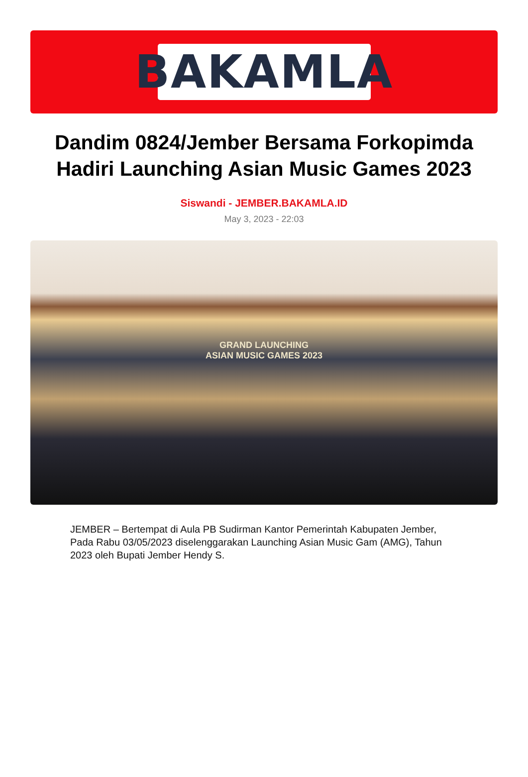BAKAMLA
Dandim 0824/Jember Bersama Forkopimda Hadiri Launching Asian Music Games 2023
Siswandi - JEMBER.BAKAMLA.ID
May 3, 2023 - 22:03
GRAND LAUNCHING
ASIAN MUSIC GAMES 2023
JEMBER – Bertempat di Aula PB Sudirman Kantor Pemerintah Kabupaten Jember, Pada Rabu 03/05/2023 diselenggarakan Launching Asian Music Gam (AMG), Tahun 2023 oleh Bupati Jember Hendy S.